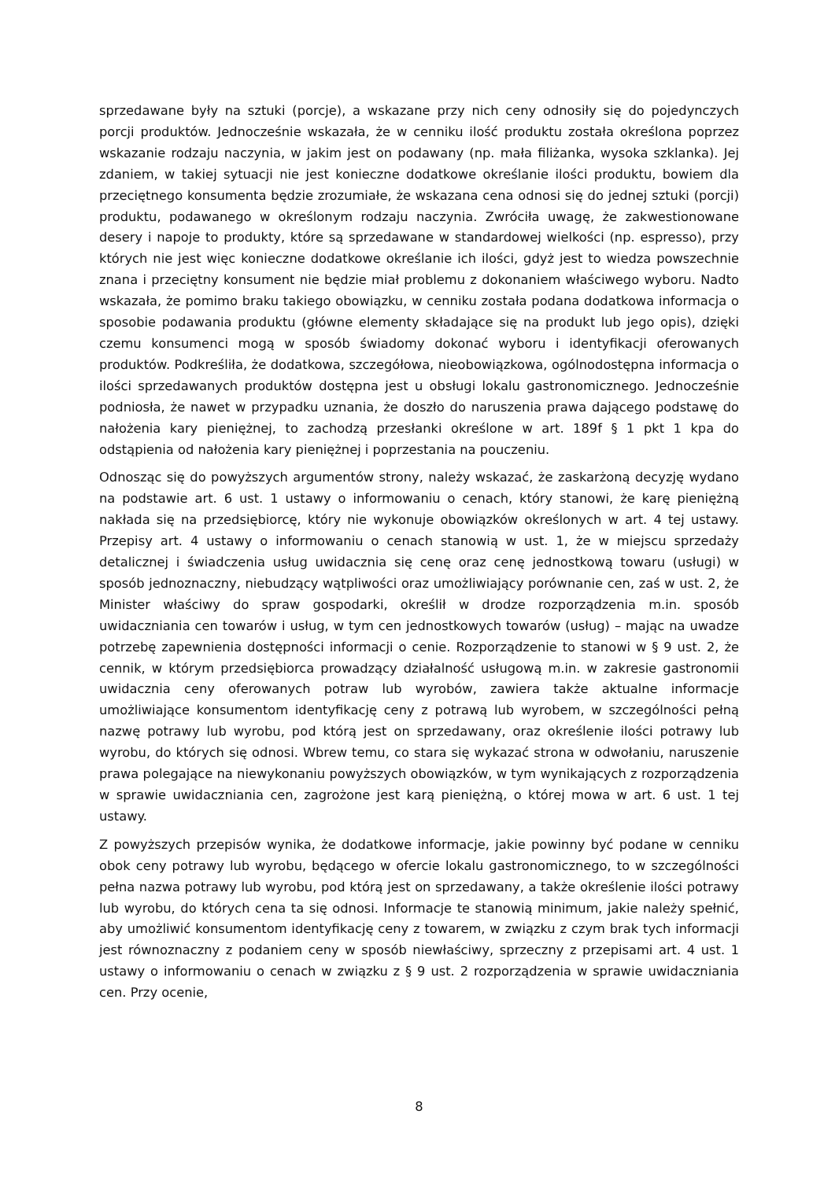sprzedawane były na sztuki (porcje), a wskazane przy nich ceny odnosiły się do pojedynczych porcji produktów. Jednocześnie wskazała, że w cenniku ilość produktu została określona poprzez wskazanie rodzaju naczynia, w jakim jest on podawany (np. mała filiżanka, wysoka szklanka). Jej zdaniem, w takiej sytuacji nie jest konieczne dodatkowe określanie ilości produktu, bowiem dla przeciętnego konsumenta będzie zrozumiałe, że wskazana cena odnosi się do jednej sztuki (porcji) produktu, podawanego w określonym rodzaju naczynia. Zwróciła uwagę, że zakwestionowane desery i napoje to produkty, które są sprzedawane w standardowej wielkości (np. espresso), przy których nie jest więc konieczne dodatkowe określanie ich ilości, gdyż jest to wiedza powszechnie znana i przeciętny konsument nie będzie miał problemu z dokonaniem właściwego wyboru. Nadto wskazała, że pomimo braku takiego obowiązku, w cenniku została podana dodatkowa informacja o sposobie podawania produktu (główne elementy składające się na produkt lub jego opis), dzięki czemu konsumenci mogą w sposób świadomy dokonać wyboru i identyfikacji oferowanych produktów. Podkreśliła, że dodatkowa, szczegółowa, nieobowiązkowa, ogólnodostępna informacja o ilości sprzedawanych produktów dostępna jest u obsługi lokalu gastronomicznego. Jednocześnie podniosła, że nawet w przypadku uznania, że doszło do naruszenia prawa dającego podstawę do nałożenia kary pieniężnej, to zachodzą przesłanki określone w art. 189f § 1 pkt 1 kpa do odstąpienia od nałożenia kary pieniężnej i poprzestania na pouczeniu.
Odnosząc się do powyższych argumentów strony, należy wskazać, że zaskarżoną decyzję wydano na podstawie art. 6 ust. 1 ustawy o informowaniu o cenach, który stanowi, że karę pieniężną nakłada się na przedsiębiorcę, który nie wykonuje obowiązków określonych w art. 4 tej ustawy. Przepisy art. 4 ustawy o informowaniu o cenach stanowią w ust. 1, że w miejscu sprzedaży detalicznej i świadczenia usług uwidacznia się cenę oraz cenę jednostkową towaru (usługi) w sposób jednoznaczny, niebudzący wątpliwości oraz umożliwiający porównanie cen, zaś w ust. 2, że Minister właściwy do spraw gospodarki, określił w drodze rozporządzenia m.in. sposób uwidaczniania cen towarów i usług, w tym cen jednostkowych towarów (usług) – mając na uwadze potrzebę zapewnienia dostępności informacji o cenie. Rozporządzenie to stanowi w § 9 ust. 2, że cennik, w którym przedsiębiorca prowadzący działalność usługową m.in. w zakresie gastronomii uwidacznia ceny oferowanych potraw lub wyrobów, zawiera także aktualne informacje umożliwiające konsumentom identyfikację ceny z potrawą lub wyrobem, w szczególności pełną nazwę potrawy lub wyrobu, pod którą jest on sprzedawany, oraz określenie ilości potrawy lub wyrobu, do których się odnosi. Wbrew temu, co stara się wykazać strona w odwołaniu, naruszenie prawa polegające na niewykonaniu powyższych obowiązków, w tym wynikających z rozporządzenia w sprawie uwidaczniania cen, zagrożone jest karą pieniężną, o której mowa w art. 6 ust. 1 tej ustawy.
Z powyższych przepisów wynika, że dodatkowe informacje, jakie powinny być podane w cenniku obok ceny potrawy lub wyrobu, będącego w ofercie lokalu gastronomicznego, to w szczególności pełna nazwa potrawy lub wyrobu, pod którą jest on sprzedawany, a także określenie ilości potrawy lub wyrobu, do których cena ta się odnosi. Informacje te stanowią minimum, jakie należy spełnić, aby umożliwić konsumentom identyfikację ceny z towarem, w związku z czym brak tych informacji jest równoznaczny z podaniem ceny w sposób niewłaściwy, sprzeczny z przepisami art. 4 ust. 1 ustawy o informowaniu o cenach w związku z § 9 ust. 2 rozporządzenia w sprawie uwidaczniania cen. Przy ocenie,
8